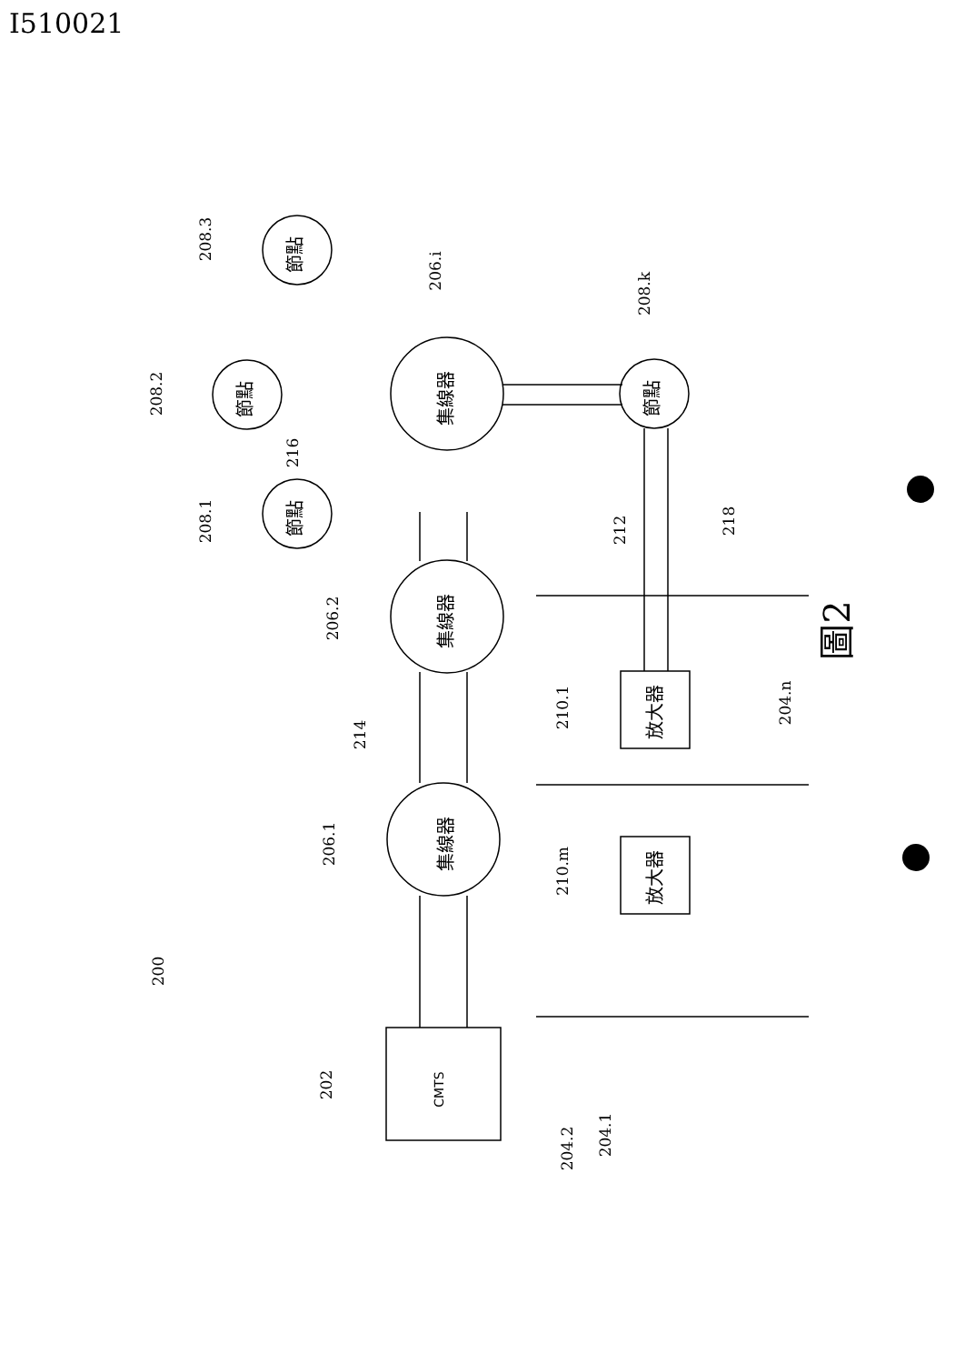I510021
CMTS
集線器
集線器
集線器
節點
節點
節點
節點
放大器
放大器
圖2
200
202
206.1
206.2
206.i
208.3
208.2
208.1
208.k
216
214
212
218
210.1
210.m
204.n
204.2
204.1